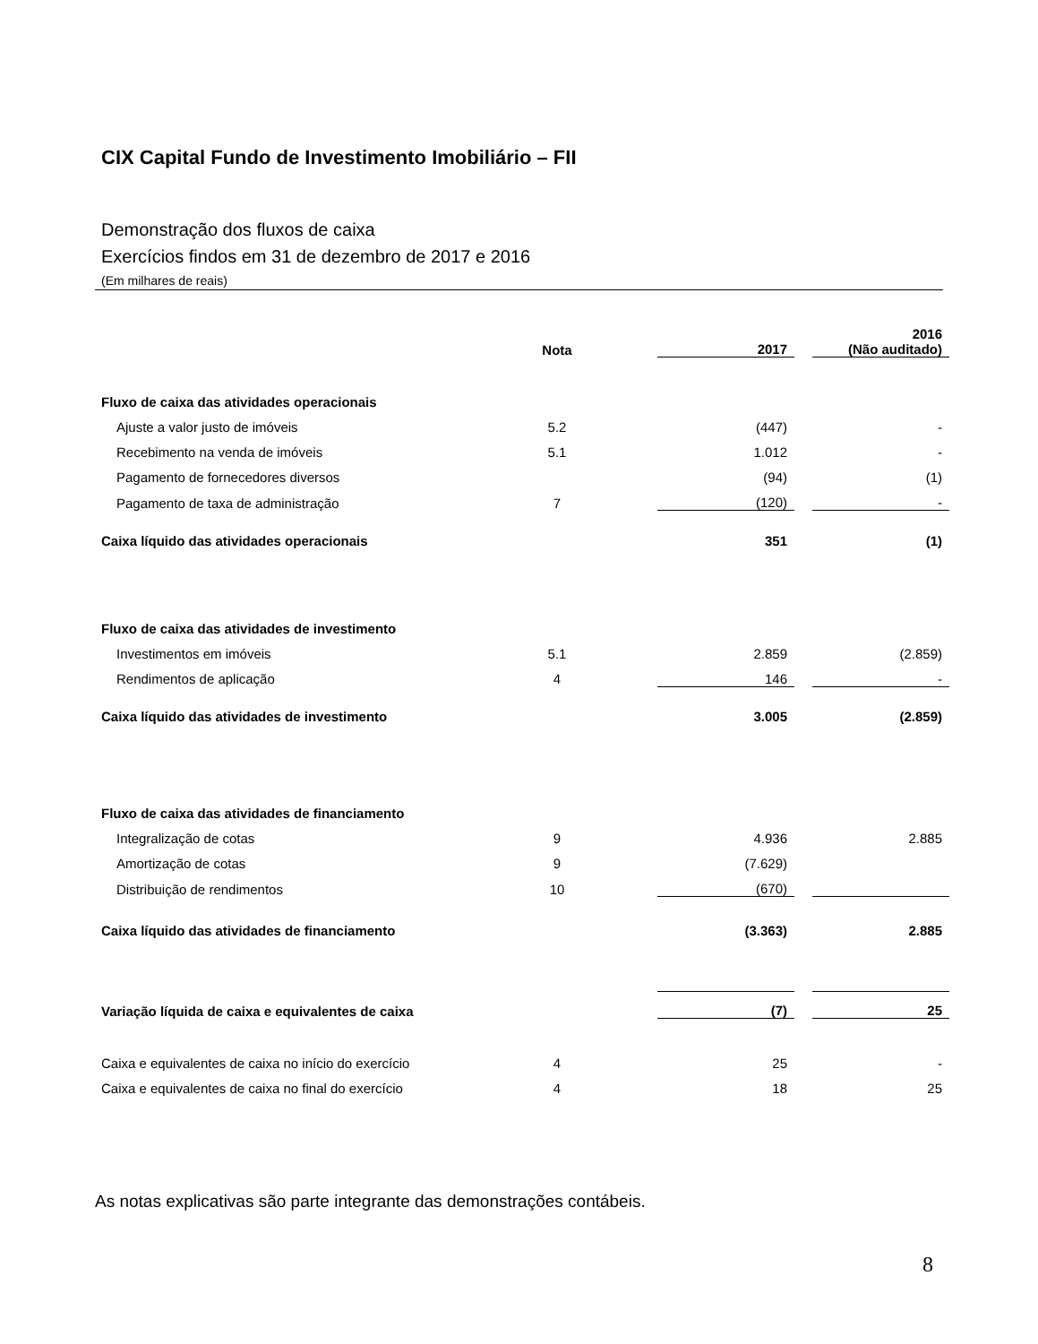CIX Capital Fundo de Investimento Imobiliário – FII
Demonstração dos fluxos de caixa
Exercícios findos em 31 de dezembro de 2017 e 2016
(Em milhares de reais)
| | Nota | | 2017 | | 2016 (Não auditado) |
| Fluxo de caixa das atividades operacionais | | | | | |
| Ajuste a valor justo de imóveis | 5.2 | | (447) | | - |
| Recebimento na venda de imóveis | 5.1 | | 1.012 | | - |
| Pagamento de fornecedores diversos | | | (94) | | (1) |
| Pagamento de taxa de administração | 7 | | (120) | | - |
| Caixa líquido das atividades operacionais | | | 351 | | (1) |
| Fluxo de caixa das atividades de investimento | | | | | |
| Investimentos em imóveis | 5.1 | | 2.859 | | (2.859) |
| Rendimentos de aplicação | 4 | | 146 | | - |
| Caixa líquido das atividades de investimento | | | 3.005 | | (2.859) |
| Fluxo de caixa das atividades de financiamento | | | | | |
| Integralização de cotas | 9 | | 4.936 | | 2.885 |
| Amortização de cotas | 9 | | (7.629) | | |
| Distribuição de rendimentos | 10 | | (670) | | |
| Caixa líquido das atividades de financiamento | | | (3.363) | | 2.885 |
| Variação líquida de caixa e equivalentes de caixa | | | (7) | | 25 |
| Caixa e equivalentes de caixa no início do exercício | 4 | | 25 | | - |
| Caixa e equivalentes de caixa no final do exercício | 4 | | 18 | | 25 |
As notas explicativas são parte integrante das demonstrações contábeis.
8